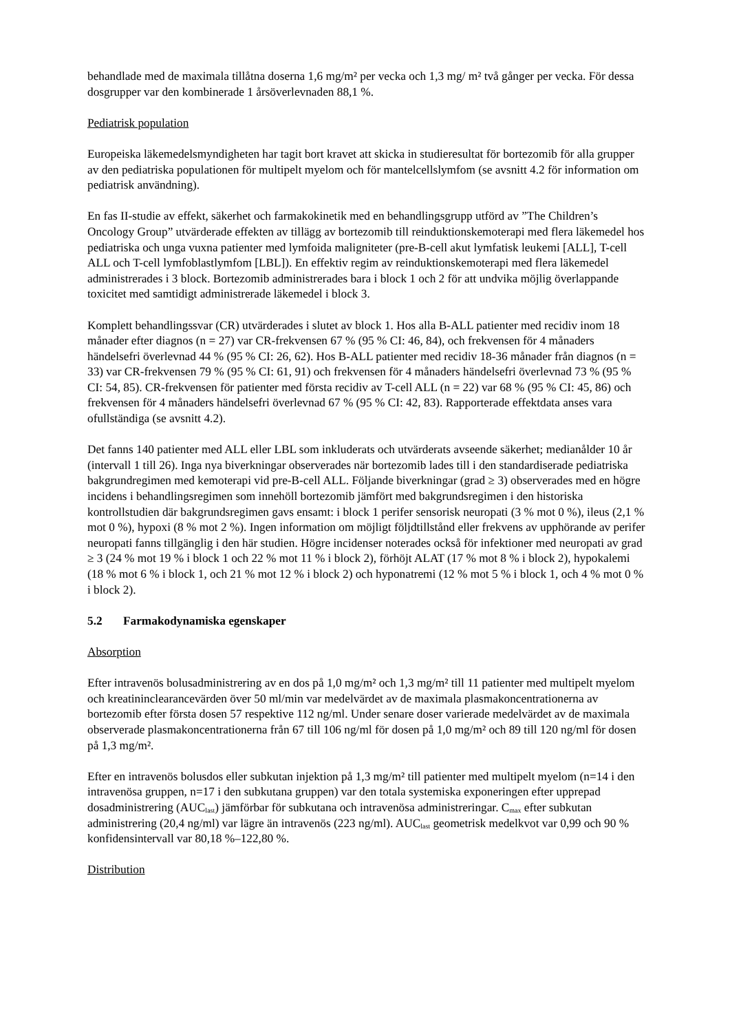behandlade med de maximala tillåtna doserna 1,6 mg/m² per vecka och 1,3 mg/ m² två gånger per vecka. För dessa dosgrupper var den kombinerade 1 årsöverlevnaden 88,1 %.
Pediatrisk population
Europeiska läkemedelsmyndigheten har tagit bort kravet att skicka in studieresultat för bortezomib för alla grupper av den pediatriska populationen för multipelt myelom och för mantelcellslymfom (se avsnitt 4.2 för information om pediatrisk användning).
En fas II-studie av effekt, säkerhet och farmakokinetik med en behandlingsgrupp utförd av ”The Children’s Oncology Group” utvärderade effekten av tillägg av bortezomib till reinduktionskemoterapi med flera läkemedel hos pediatriska och unga vuxna patienter med lymfoida maligniteter (pre-B-cell akut lymfatisk leukemi [ALL], T-cell ALL och T-cell lymfoblastlymfom [LBL]). En effektiv regim av reinduktionskemoterapi med flera läkemedel administrerades i 3 block. Bortezomib administrerades bara i block 1 och 2 för att undvika möjlig överlappande toxicitet med samtidigt administrerade läkemedel i block 3.
Komplett behandlingssvar (CR) utvärderades i slutet av block 1. Hos alla B-ALL patienter med recidiv inom 18 månader efter diagnos (n = 27) var CR-frekvensen 67 % (95 % CI: 46, 84), och frekvensen för 4 månaders händelsefri överlevnad 44 % (95 % CI: 26, 62). Hos B-ALL patienter med recidiv 18-36 månader från diagnos (n = 33) var CR-frekvensen 79 % (95 % CI: 61, 91) och frekvensen för 4 månaders händelsefri överlevnad 73 % (95 % CI: 54, 85). CR-frekvensen för patienter med första recidiv av T-cell ALL (n = 22) var 68 % (95 % CI: 45, 86) och frekvensen för 4 månaders händelsefri överlevnad 67 % (95 % CI: 42, 83). Rapporterade effektdata anses vara ofullständiga (se avsnitt 4.2).
Det fanns 140 patienter med ALL eller LBL som inkluderats och utvärderats avseende säkerhet; medianålder 10 år (intervall 1 till 26). Inga nya biverkningar observerades när bortezomib lades till i den standardiserade pediatriska bakgrundregimen med kemoterapi vid pre-B-cell ALL. Följande biverkningar (grad ≥ 3) observerades med en högre incidens i behandlingsregimen som innehöll bortezomib jämfört med bakgrundsregimen i den historiska kontrollstudien där bakgrundsregimen gavs ensamt: i block 1 perifer sensorisk neuropati (3 % mot 0 %), ileus (2,1 % mot 0 %), hypoxi (8 % mot 2 %). Ingen information om möjligt följdtillstånd eller frekvens av upphörande av perifer neuropati fanns tillgänglig i den här studien. Högre incidenser noterades också för infektioner med neuropati av grad ≥ 3 (24 % mot 19 % i block 1 och 22 % mot 11 % i block 2), förhöjt ALAT (17 % mot 8 % i block 2), hypokalemi (18 % mot 6 % i block 1, och 21 % mot 12 % i block 2) och hyponatremi (12 % mot 5 % i block 1, och 4 % mot 0 % i block 2).
5.2 Farmakodynamiska egenskaper
Absorption
Efter intravenös bolusadministrering av en dos på 1,0 mg/m² och 1,3 mg/m² till 11 patienter med multipelt myelom och kreatininclearancevärden över 50 ml/min var medelvärdet av de maximala plasmakoncentrationerna av bortezomib efter första dosen 57 respektive 112 ng/ml. Under senare doser varierade medelvärdet av de maximala observerade plasmakoncentrationerna från 67 till 106 ng/ml för dosen på 1,0 mg/m² och 89 till 120 ng/ml för dosen på 1,3 mg/m².
Efter en intravenös bolusdos eller subkutan injektion på 1,3 mg/m² till patienter med multipelt myelom (n=14 i den intravenösa gruppen, n=17 i den subkutana gruppen) var den totala systemiska exponeringen efter upprepad dosadministrering (AUC<sub>last</sub>) jämförbar för subkutana och intravenösa administreringar. C<sub>max</sub> efter subkutan administrering (20,4 ng/ml) var lägre än intravenös (223 ng/ml). AUC<sub>last</sub> geometrisk medelkvot var 0,99 och 90 % konfidensintervall var 80,18 %–122,80 %.
Distribution